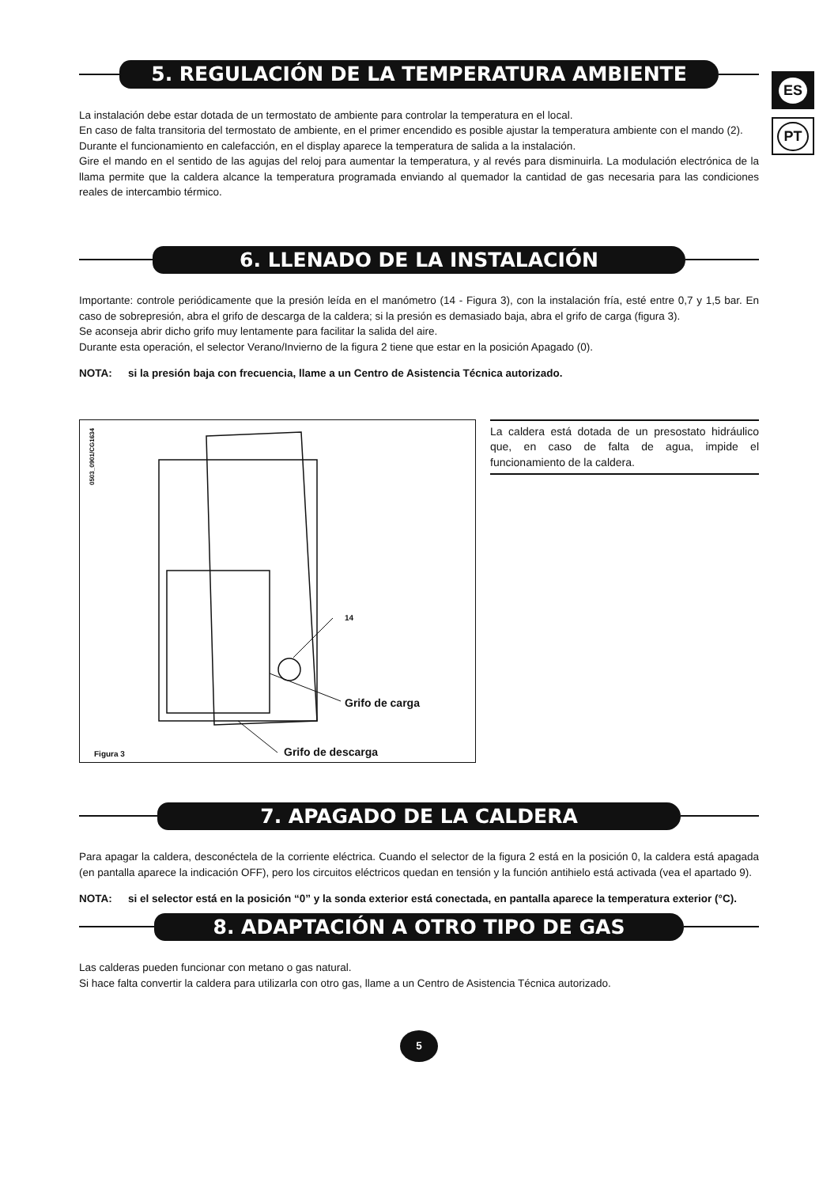ES
PT
5. REGULACIÓN DE LA TEMPERATURA AMBIENTE
La instalación debe estar dotada de un termostato de ambiente para controlar la temperatura en el local.
En caso de falta transitoria del termostato de ambiente, en el primer encendido es posible ajustar la temperatura ambiente con el mando (2).
Durante el funcionamiento en calefacción, en el display aparece la temperatura de salida a la instalación.
Gire el mando en el sentido de las agujas del reloj para aumentar la temperatura, y al revés para disminuirla. La modulación electrónica de la llama permite que la caldera alcance la temperatura programada enviando al quemador la cantidad de gas necesaria para las condiciones reales de intercambio térmico.
6. LLENADO DE LA INSTALACIÓN
Importante: controle periódicamente que la presión leída en el manómetro (14 - Figura 3), con la instalación fría, esté entre 0,7 y 1,5 bar. En caso de sobrepresión, abra el grifo de descarga de la caldera; si la presión es demasiado baja, abra el grifo de carga (figura 3).
Se aconseja abrir dicho grifo muy lentamente para facilitar la salida del aire.
Durante esta operación, el selector Verano/Invierno de la figura 2 tiene que estar en la posición Apagado (0).
NOTA: si la presión baja con frecuencia, llame a un Centro de Asistencia Técnica autorizado.
0503_0901/CG1634
14
Grifo de carga
Figura 3 Grifo de descarga
La caldera está dotada de un presostato hidráulico que, en caso de falta de agua, impide el funcionamiento de la caldera.
7. APAGADO DE LA CALDERA
Para apagar la caldera, desconéctela de la corriente eléctrica. Cuando el selector de la figura 2 está en la posición 0, la caldera está apagada (en pantalla aparece la indicación OFF), pero los circuitos eléctricos quedan en tensión y la función antihielo está activada (vea el apartado 9).
NOTA: si el selector está en la posición “0” y la sonda exterior está conectada, en pantalla aparece la temperatura exterior (°C).
8. ADAPTACIÓN A OTRO TIPO DE GAS
Las calderas pueden funcionar con metano o gas natural.
Si hace falta convertir la caldera para utilizarla con otro gas, llame a un Centro de Asistencia Técnica autorizado.
5